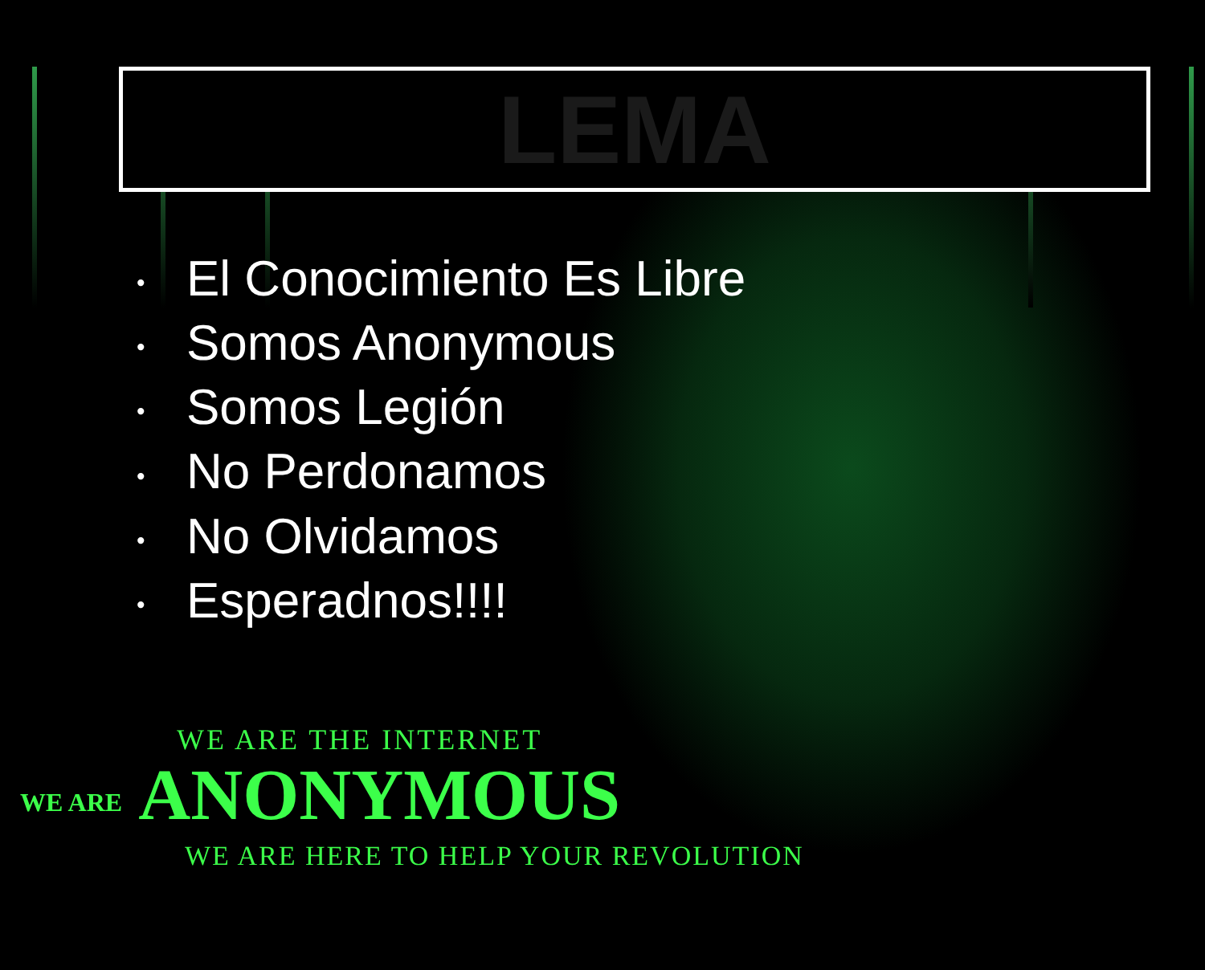LEMA
• El Conocimiento Es Libre
• Somos Anonymous
• Somos Legión
• No Perdonamos
• No Olvidamos
• Esperadnos!!!!
WE ARE THE INTERNET
WE ARE ANONYMOUS
WE ARE HERE TO HELP YOUR REVOLUTION